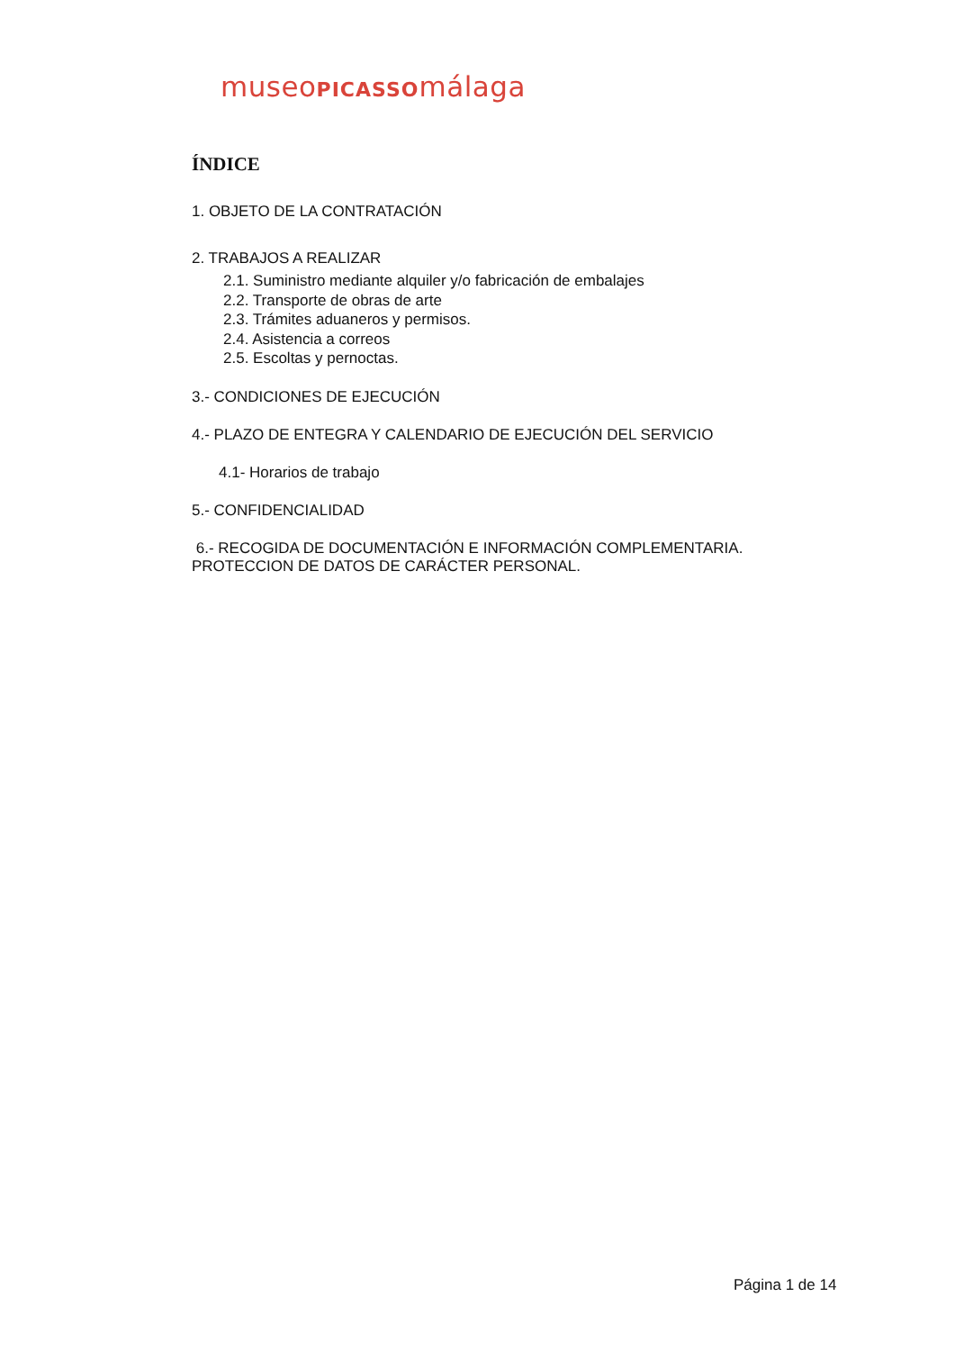museoPICASSOmálaga
ÍNDICE
1. OBJETO DE LA CONTRATACIÓN
2. TRABAJOS A REALIZAR
2.1. Suministro mediante alquiler y/o fabricación de embalajes
2.2. Transporte de obras de arte
2.3. Trámites aduaneros y permisos.
2.4. Asistencia a correos
2.5. Escoltas y pernoctas.
3.- CONDICIONES DE EJECUCIÓN
4.- PLAZO DE ENTEGRA Y CALENDARIO DE EJECUCIÓN DEL SERVICIO
4.1- Horarios de trabajo
5.- CONFIDENCIALIDAD
6.- RECOGIDA DE DOCUMENTACIÓN E INFORMACIÓN COMPLEMENTARIA.
PROTECCION DE DATOS DE CARÁCTER PERSONAL.
Página 1 de 14